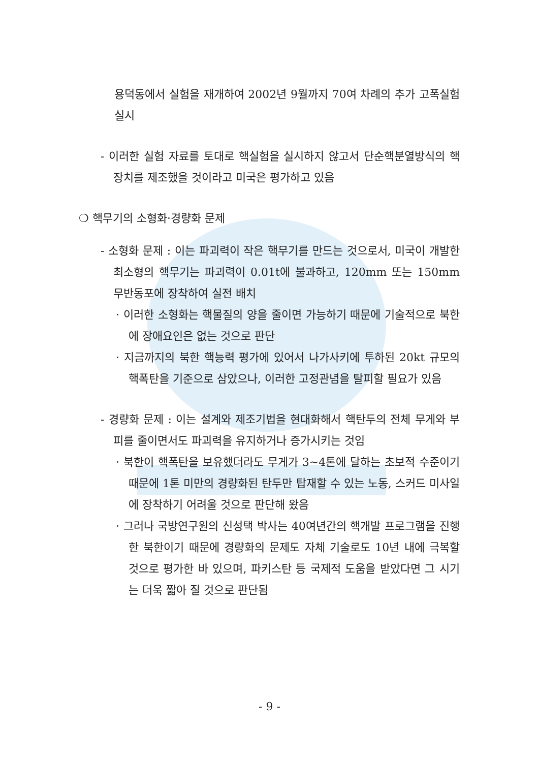용덕동에서 실험을 재개하여 2002년 9월까지 70여 차례의 추가 고폭실험 실시
- 이러한 실험 자료를 토대로 핵실험을 실시하지 않고서 단순핵분열방식의 핵장치를 제조했을 것이라고 미국은 평가하고 있음
❍ 핵무기의 소형화·경량화 문제
- 소형화 문제 : 이는 파괴력이 작은 핵무기를 만드는 것으로서, 미국이 개발한 최소형의 핵무기는 파괴력이 0.01t에 불과하고, 120mm 또는 150mm 무반동포에 장착하여 실전 배치
· 이러한 소형화는 핵물질의 양을 줄이면 가능하기 때문에 기술적으로 북한에 장애요인은 없는 것으로 판단
· 지금까지의 북한 핵능력 평가에 있어서 나가사키에 투하된 20kt 규모의 핵폭탄을 기준으로 삼았으나, 이러한 고정관념을 탈피할 필요가 있음
- 경량화 문제 : 이는 설계와 제조기법을 현대화해서 핵탄두의 전체 무게와 부피를 줄이면서도 파괴력을 유지하거나 증가시키는 것임
· 북한이 핵폭탄을 보유했더라도 무게가 3~4톤에 달하는 초보적 수준이기 때문에 1톤 미만의 경량화된 탄두만 탑재할 수 있는 노동, 스커드 미사일에 장착하기 어려울 것으로 판단해 왔음
· 그러나 국방연구원의 신성택 박사는 40여년간의 핵개발 프로그램을 진행한 북한이기 때문에 경량화의 문제도 자체 기술로도 10년 내에 극복할 것으로 평가한 바 있으며, 파키스탄 등 국제적 도움을 받았다면 그 시기는 더욱 짧아 질 것으로 판단됨
- 9 -